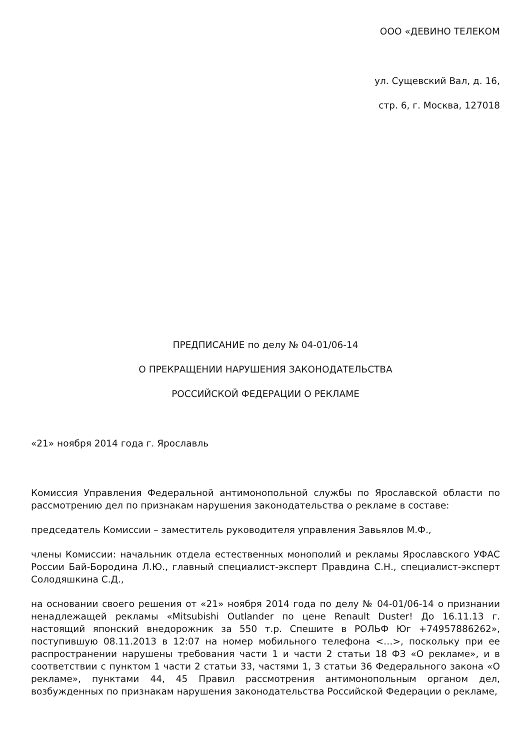ООО «ДЕВИНО ТЕЛЕКОМ
ул. Сущевский Вал, д. 16,
стр. 6, г. Москва, 127018
ПРЕДПИСАНИЕ по делу № 04-01/06-14
О ПРЕКРАЩЕНИИ НАРУШЕНИЯ ЗАКОНОДАТЕЛЬСТВА
РОССИЙСКОЙ ФЕДЕРАЦИИ О РЕКЛАМЕ
«21» ноября 2014 года г. Ярославль
Комиссия Управления Федеральной антимонопольной службы по Ярославской области по рассмотрению дел по признакам нарушения законодательства о рекламе в составе:
председатель Комиссии – заместитель руководителя управления Завьялов М.Ф.,
члены Комиссии: начальник отдела естественных монополий и рекламы Ярославского УФАС России Бай-Бородина Л.Ю., главный специалист-эксперт Правдина С.Н., специалист-эксперт Солодяшкина С.Д.,
на основании своего решения от «21» ноября 2014 года по делу № 04-01/06-14 о признании ненадлежащей рекламы «Mitsubishi Outlander по цене Renault Duster! До 16.11.13 г. настоящий японский внедорожник за 550 т.р. Спешите в РОЛЬФ Юг +74957886262», поступившую 08.11.2013 в 12:07 на номер мобильного телефона <…>, поскольку при ее распространении нарушены требования части 1 и части 2 статьи 18 ФЗ «О рекламе», и в соответствии с пунктом 1 части 2 статьи 33, частями 1, 3 статьи 36 Федерального закона «О рекламе», пунктами 44, 45 Правил рассмотрения антимонопольным органом дел, возбужденных по признакам нарушения законодательства Российской Федерации о рекламе,